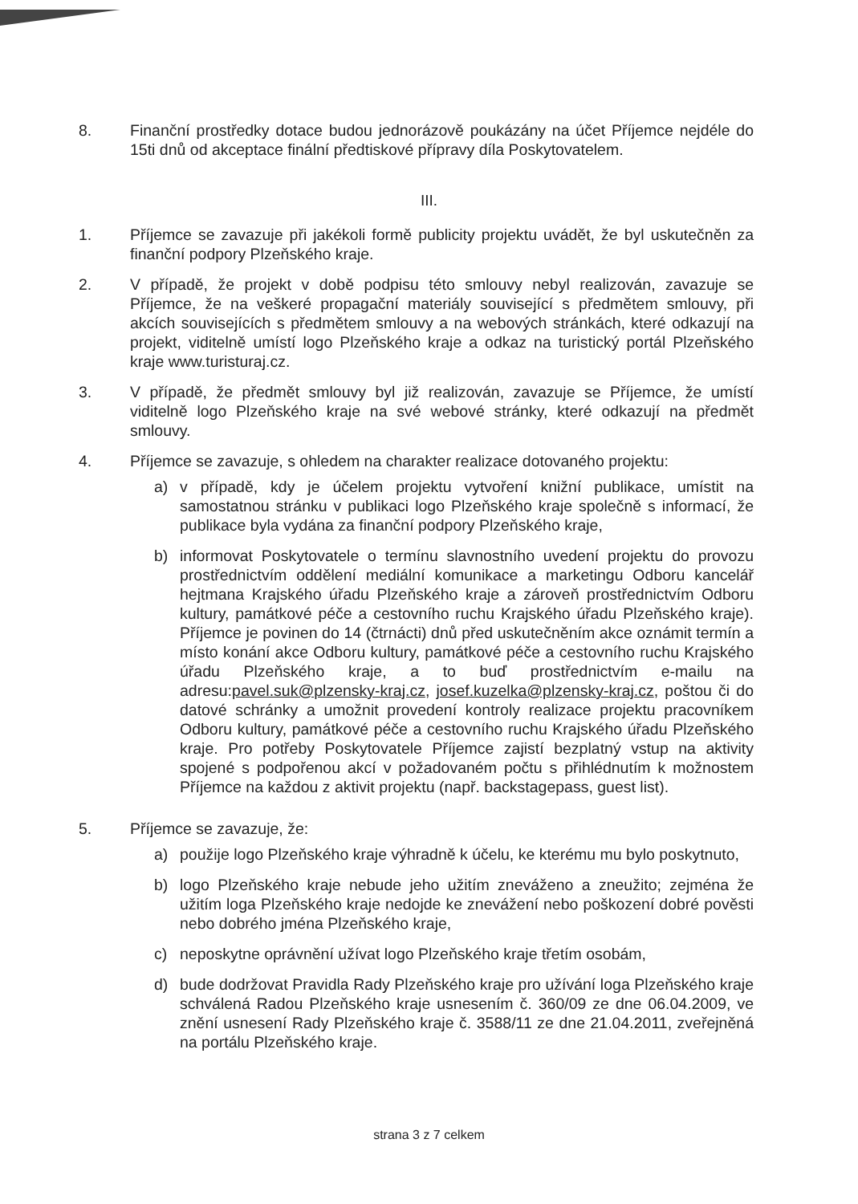8. Finanční prostředky dotace budou jednorázově poukázány na účet Příjemce nejdéle do 15ti dnů od akceptace finální předtiskové přípravy díla Poskytovatelem.
III.
1. Příjemce se zavazuje při jakékoli formě publicity projektu uvádět, že byl uskutečněn za finanční podpory Plzeňského kraje.
2. V případě, že projekt v době podpisu této smlouvy nebyl realizován, zavazuje se Příjemce, že na veškeré propagační materiály související s předmětem smlouvy, při akcích souvisejících s předmětem smlouvy a na webových stránkách, které odkazují na projekt, viditelně umístí logo Plzeňského kraje a odkaz na turistický portál Plzeňského kraje www.turisturaj.cz.
3. V případě, že předmět smlouvy byl již realizován, zavazuje se Příjemce, že umístí viditelně logo Plzeňského kraje na své webové stránky, které odkazují na předmět smlouvy.
4. Příjemce se zavazuje, s ohledem na charakter realizace dotovaného projektu:
a) v případě, kdy je účelem projektu vytvoření knižní publikace, umístit na samostatnou stránku v publikaci logo Plzeňského kraje společně s informací, že publikace byla vydána za finanční podpory Plzeňského kraje,
b) informovat Poskytovatele o termínu slavnostního uvedení projektu do provozu prostřednictvím oddělení mediální komunikace a marketingu Odboru kancelář hejtmana Krajského úřadu Plzeňského kraje a zároveň prostřednictvím Odboru kultury, památkové péče a cestovního ruchu Krajského úřadu Plzeňského kraje). Příjemce je povinen do 14 (čtrnácti) dnů před uskutečněním akce oznámit termín a místo konání akce Odboru kultury, památkové péče a cestovního ruchu Krajského úřadu Plzeňského kraje, a to buď prostřednictvím e-mailu na adresu:pavel.suk@plzensky-kraj.cz, josef.kuzelka@plzensky-kraj.cz, poštou či do datové schránky a umožnit provedení kontroly realizace projektu pracovníkem Odboru kultury, památkové péče a cestovního ruchu Krajského úřadu Plzeňského kraje. Pro potřeby Poskytovatele Příjemce zajistí bezplatný vstup na aktivity spojené s podpořenou akcí v požadovaném počtu s přihlédnutím k možnostem Příjemce na každou z aktivit projektu (např. backstagepass, guest list).
5. Příjemce se zavazuje, že:
a) použije logo Plzeňského kraje výhradně k účelu, ke kterému mu bylo poskytnuto,
b) logo Plzeňského kraje nebude jeho užitím zneváženo a zneužito; zejména že užitím loga Plzeňského kraje nedojde ke znevážení nebo poškození dobré pověsti nebo dobrého jména Plzeňského kraje,
c) neposkytne oprávnění užívat logo Plzeňského kraje třetím osobám,
d) bude dodržovat Pravidla Rady Plzeňského kraje pro užívání loga Plzeňského kraje schválená Radou Plzeňského kraje usnesením č. 360/09 ze dne 06.04.2009, ve znění usnesení Rady Plzeňského kraje č. 3588/11 ze dne 21.04.2011, zveřejněná na portálu Plzeňského kraje.
strana 3 z 7 celkem